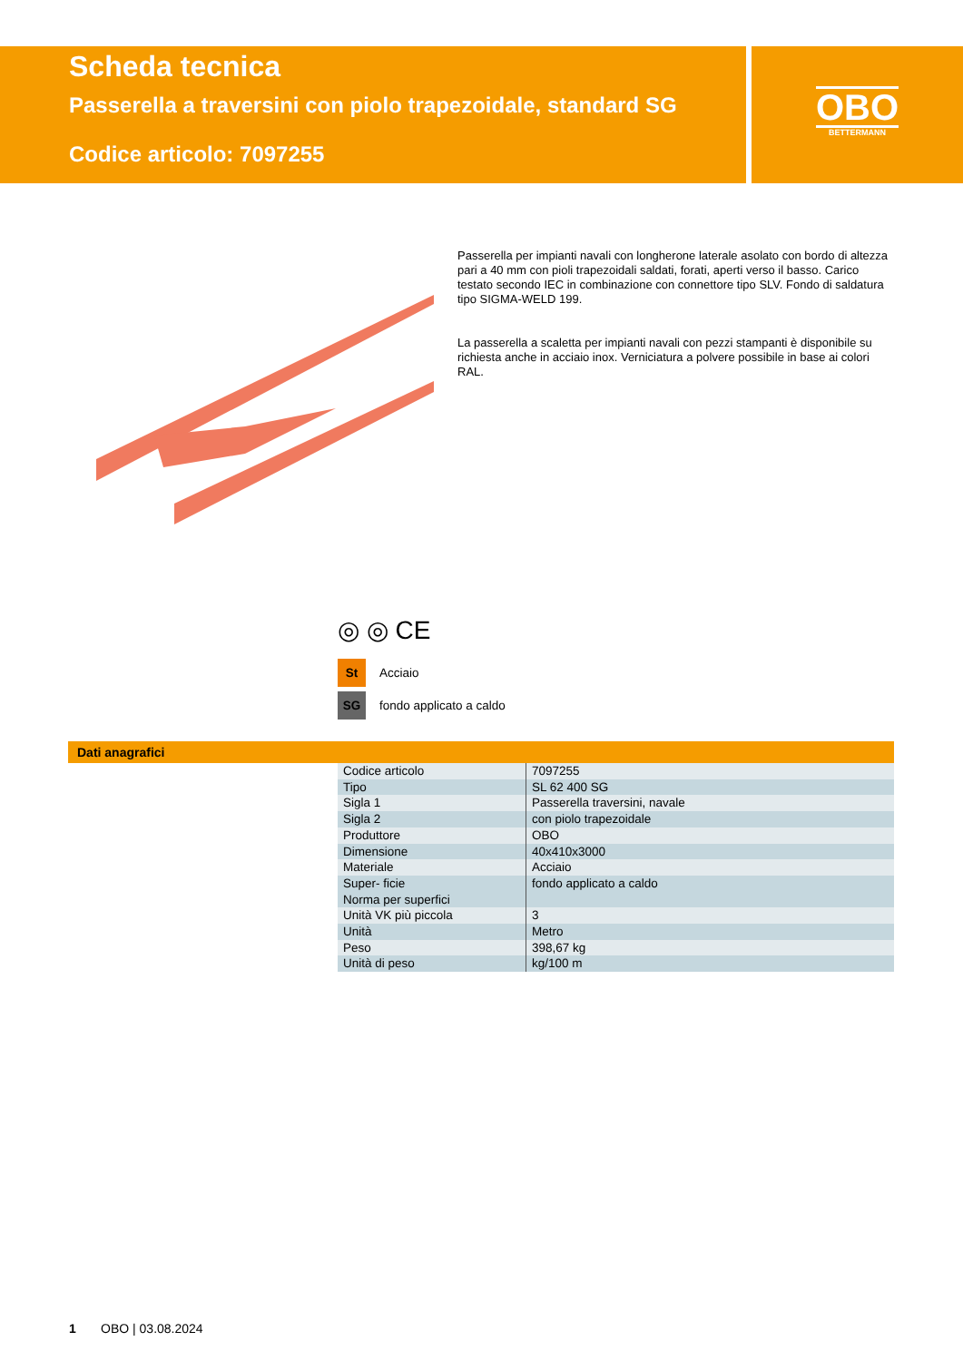Scheda tecnica
Passerella a traversini con piolo trapezoidale, standard SG
Codice articolo: 7097255
OBO
BETTERMANN
Passerella per impianti navali con longherone laterale asolato con bordo di altezza pari a 40 mm con pioli trapezoidali saldati, forati, aperti verso il basso. Carico testato secondo IEC in combinazione con connettore tipo SLV. Fondo di saldatura tipo SIGMA-WELD 199.
La passerella a scaletta per impianti navali con pezzi stampanti è disponibile su richiesta anche in acciaio inox. Verniciatura a polvere possibile in base ai colori RAL.
◎ ◎ CE
St Acciaio
SG fondo applicato a caldo
Dati anagrafici
| Codice articolo | 7097255 |
| Tipo | SL 62 400 SG |
| Sigla 1 | Passerella traversini, navale |
| Sigla 2 | con piolo trapezoidale |
| Produttore | OBO |
| Dimensione | 40x410x3000 |
| Materiale | Acciaio |
| Super- ficie Norma per superfici | fondo applicato a caldo |
| Unità VK più piccola | 3 |
| Unità | Metro |
| Peso | 398,67 kg |
| Unità di peso | kg/100 m |
1 OBO | 03.08.2024